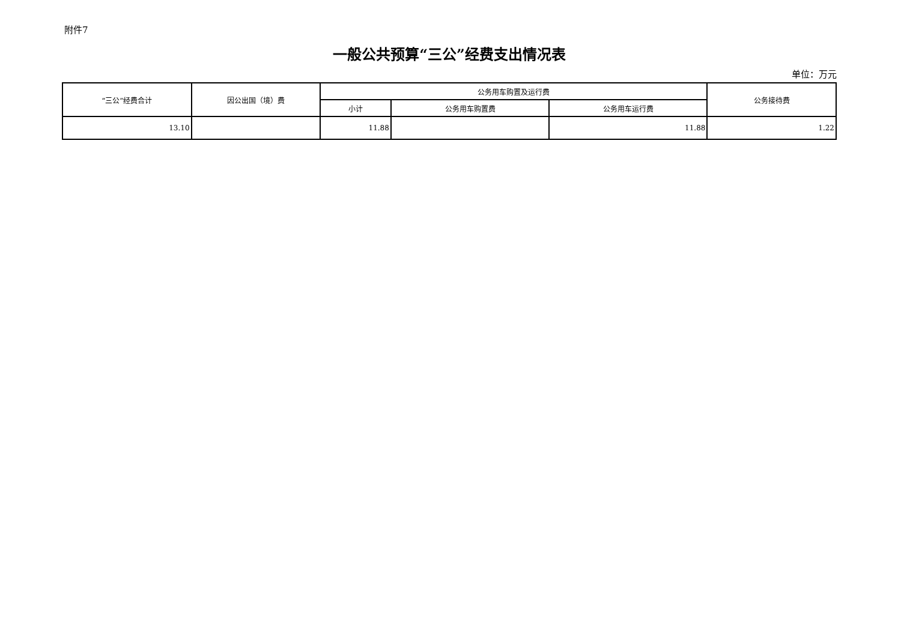附件7
一般公共预算“三公”经费支出情况表
单位：万元
| “三公”经费合计 | 因公出国（境）费 | 公务用车购置及运行费 | | | 公务接待费 |
| --- | --- | --- | --- | --- | --- |
| | | 小计 | 公务用车购置费 | 公务用车运行费 | |
| 13.10 | | 11.88 | | 11.88 | 1.22 |